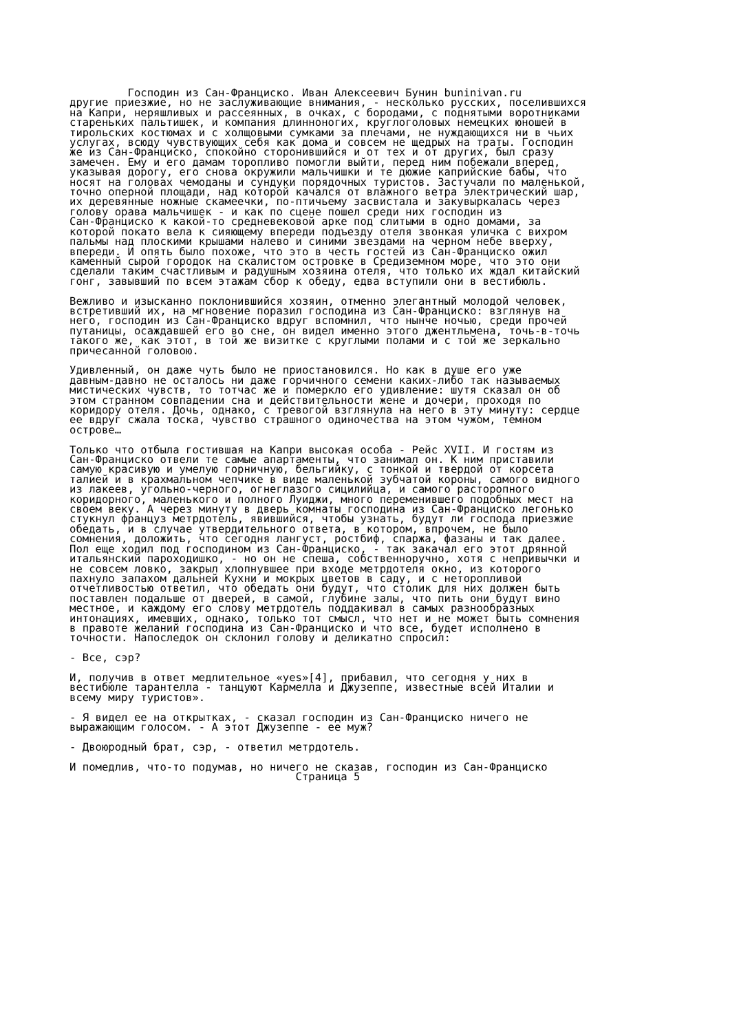Господин из Сан-Франциско. Иван Алексеевич Бунин buninivan.ru другие приезжие, но не заслуживающие внимания, - несколько русских, поселившихся на Капри, неряшливых и рассеянных, в очках, с бородами, с поднятыми воротниками стареньких пальтишек, и компания длинноногих, круглоголовых немецких юношей в тирольских костюмах и с холщовыми сумками за плечами, не нуждающихся ни в чьих услугах, всюду чувствующих себя как дома и совсем не щедрых на траты. Господин же из Сан-Франциско, спокойно сторонившийся и от тех и от других, был сразу замечен. Ему и его дамам торопливо помогли выйти, перед ним побежали вперед, указывая дорогу, его снова окружили мальчишки и те дюжие каприйские бабы, что носят на головах чемоданы и сундуки порядочных туристов. Застучали по маленькой, точно оперной площади, над которой качался от влажного ветра электрический шар, их деревянные ножные скамеечки, по-птичьему засвистала и закувыркалась через голову орава мальчишек - и как по сцене пошел среди них господин из Сан-Франциско к какой-то средневековой арке под слитыми в одно домами, за которой покато вела к сияющему впереди подъезду отеля звонкая уличка с вихром пальмы над плоскими крышами налево и синими звездами на черном небе вверху, впереди. И опять было похоже, что это в честь гостей из Сан-Франциско ожил каменный сырой городок на скалистом островке в Средиземном море, что это они сделали таким счастливым и радушным хозяина отеля, что только их ждал китайский гонг, завывший по всем этажам сбор к обеду, едва вступили они в вестибюль. Вежливо и изысканно поклонившийся хозяин, отменно элегантный молодой человек, встретивший их, на мгновение поразил господина из Сан-Франциско: взглянув на него, господин из Сан-Франциско вдруг вспомнил, что нынче ночью, среди прочей путаницы, осаждавшей его во сне, он видел именно этого джентльмена, точь-в-точь такого же, как этот, в той же визитке с круглыми полами и с той же зеркально причесанной головою. Удивленный, он даже чуть было не приостановился. Но как в душе его уже давным-давно не осталось ни даже горчичного семени каких-либо так называемых мистических чувств, то тотчас же и померкло его удивление: шутя сказал он об этом странном совпадении сна и действительности жене и дочери, проходя по коридору отеля. Дочь, однако, с тревогой взглянула на него в эту минуту: сердце ее вдруг сжала тоска, чувство страшного одиночества на этом чужом, темном острове… Только что отбыла гостившая на Капри высокая особа - Рейс XVII. И гостям из Сан-Франциско отвели те самые апартаменты, что занимал он. К ним приставили самую красивую и умелую горничную, бельгийку, с тонкой и твердой от корсета талией и в крахмальном чепчике в виде маленькой зубчатой короны, самого видного из лакеев, угольно-черного, огнеглазого сицилийца, и самого расторопного коридорного, маленького и полного Луиджи, много переменившего подобных мест на своем веку. А через минуту в дверь комнаты господина из Сан-Франциско легонько стукнул француз метрдотель, явившийся, чтобы узнать, будут ли господа приезжие обедать, и в случае утвердительного ответа, в котором, впрочем, не было сомнения, доложить, что сегодня лангуст, ростбиф, спаржа, фазаны и так далее. Пол еще ходил под господином из Сан-Франциско, - так закачал его этот дрянной итальянский пароходишко, - но он не спеша, собственноручно, хотя с непривычки и не совсем ловко, закрыл хлопнувшее при входе метрдотеля окно, из которого пахнуло запахом дальней Кухни и мокрых цветов в саду, и с неторопливой отчетливостью ответил, что обедать они будут, что столик для них должен быть поставлен подальше от дверей, в самой, глубине залы, что пить они будут вино местное, и каждому его слову метрдотель поддакивал в самых разнообразных интонациях, имевших, однако, только тот смысл, что нет и не может быть сомнения в правоте желаний господина из Сан-Франциско и что все, будет исполнено в точности. Напоследок он склонил голову и деликатно спросил: - Все, сэр? И, получив в ответ медлительное «yes»[4], прибавил, что сегодня у них в вестибюле тарантелла - танцуют Кармелла и Джузеппе, известные всей Италии и всему миру туристов». - Я видел ее на открытках, - сказал господин из Сан-Франциско ничего не выражающим голосом. - А этот Джузеппе - ее муж? - Двоюродный брат, сэр, - ответил метрдотель. И помедлив, что-то подумав, но ничего не сказав, господин из Сан-Франциско Страница 5